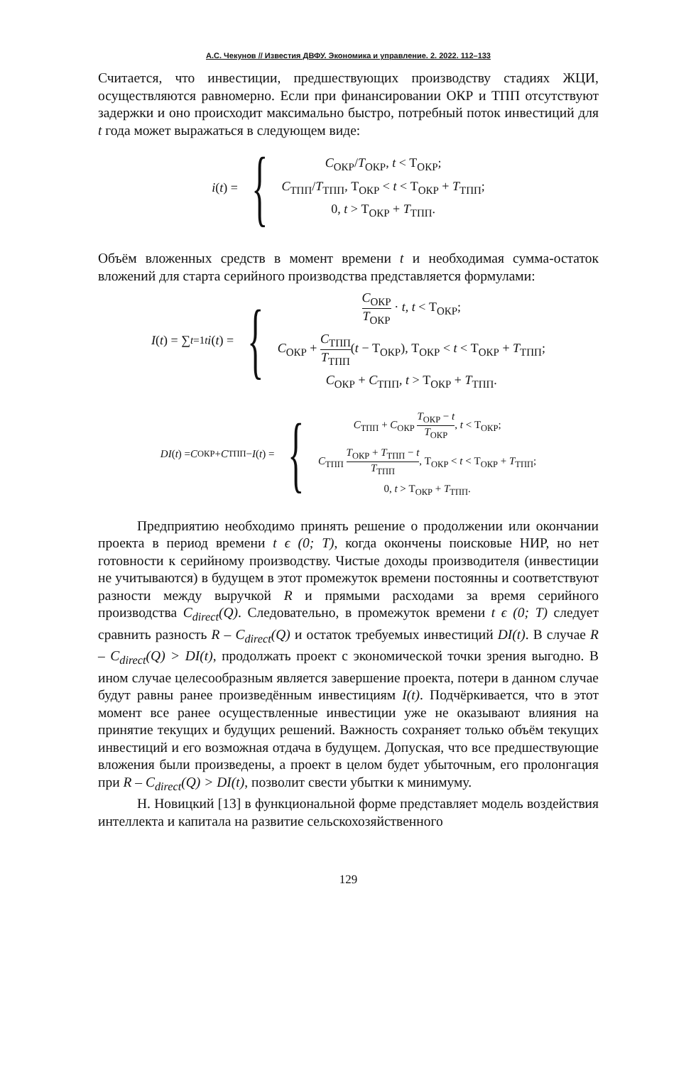А.С. Чекунов // Известия ДВФУ. Экономика и управление. 2. 2022. 112–133
Считается, что инвестиции, предшествующих производству стадиях ЖЦИ, осуществляются равномерно. Если при финансировании ОКР и ТПП отсутствуют задержки и оно происходит максимально быстро, потребный поток инвестиций для t года может выражаться в следующем виде:
i (t) = {
C<sub>ОКР</sub>/T<sub>ОКР</sub>, t < Т<sub>ОКР</sub>;
C<sub>ТПП</sub>/T<sub>ТПП</sub>, Т<sub>ОКР</sub> < t < Т<sub>ОКР</sub> + T<sub>ТПП</sub>;
0, t > Т<sub>ОКР</sub> + T<sub>ТПП</sub>.
Объём вложенных средств в момент времени t и необходимая сумма-остаток вложений для старта серийного производства представляется формулами:
I (t) = ∑<sub>t=1</sub><sup>t</sup> i (t) = {
C<sub>ОКР</sub> T<sub>ОКР</sub> · t, t < Т<sub>ОКР</sub>;
C<sub>ОКР</sub> + C<sub>ТПП</sub> T<sub>ТПП</sub>(t − Т<sub>ОКР</sub>), Т<sub>ОКР</sub> < t < Т<sub>ОКР</sub> + T<sub>ТПП</sub>;
C<sub>ОКР</sub> + C<sub>ТПП</sub>, t > Т<sub>ОКР</sub> + T<sub>ТПП</sub>.
DI (t) = C<sub>ОКР</sub> + C<sub>ТПП</sub> − I (t) = {
C<sub>ТПП</sub> + C<sub>ОКР</sub> T<sub>ОКР</sub> − t T<sub>ОКР</sub>, t < Т<sub>ОКР</sub>;
C<sub>ТПП</sub> T<sub>ОКР</sub> + T<sub>ТПП</sub> − t T<sub>ТПП</sub>, Т<sub>ОКР</sub> < t < Т<sub>ОКР</sub> + T<sub>ТПП</sub>;
0, t > Т<sub>ОКР</sub> + T<sub>ТПП</sub>.
Предприятию необходимо принять решение о продолжении или окончании проекта в период времени t ϵ (0; T), когда окончены поисковые НИР, но нет готовности к серийному производству. Чистые доходы производителя (инвестиции не учитываются) в будущем в этот промежуток времени постоянны и соответствуют разности между выручкой R и прямыми расходами за время серийного производства C<sub>direct</sub>(Q). Следовательно, в промежуток времени t ϵ (0; T) следует сравнить разность R – C<sub>direct</sub>(Q) и остаток требуемых инвестиций DI(t). В случае R – C<sub>direct</sub>(Q) > DI(t), продолжать проект с экономической точки зрения выгодно. В ином случае целесообразным является завершение проекта, потери в данном случае будут равны ранее произведённым инвестициям I(t). Подчёркивается, что в этот момент все ранее осуществленные инвестиции уже не оказывают влияния на принятие текущих и будущих решений. Важность сохраняет только объём текущих инвестиций и его возможная отдача в будущем. Допуская, что все предшествующие вложения были произведены, а проект в целом будет убыточным, его пролонгация при R – C<sub>direct</sub>(Q) > DI(t), позволит свести убытки к минимуму.
Н. Новицкий [13] в функциональной форме представляет модель воздействия интеллекта и капитала на развитие сельскохозяйственного
129